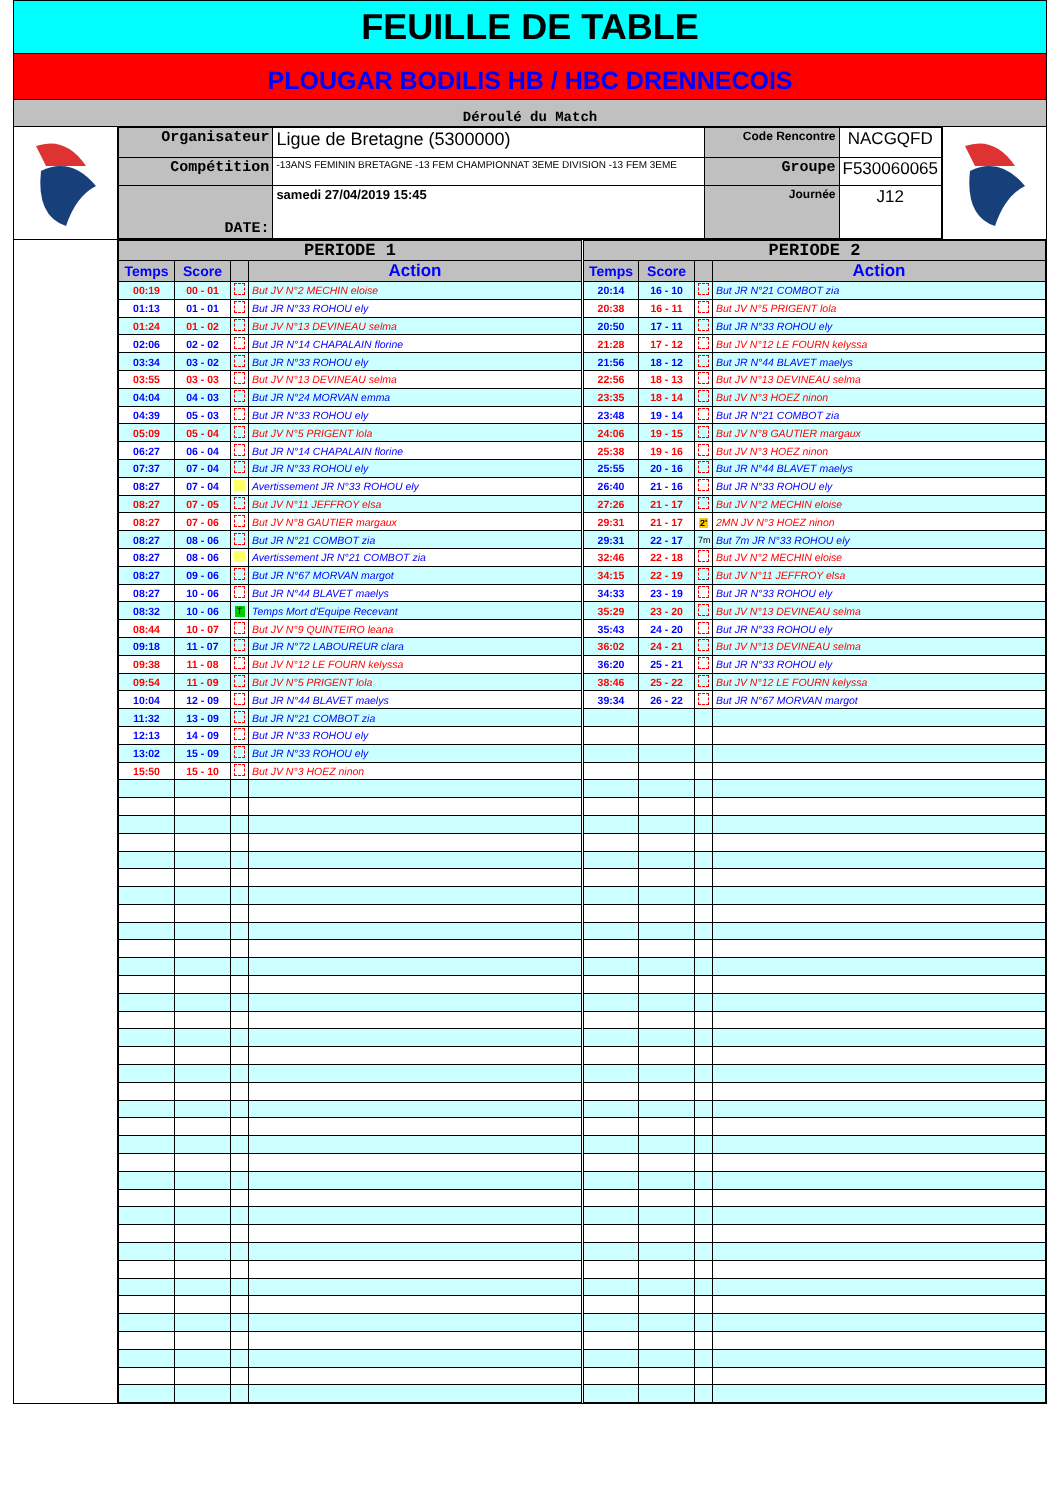FEUILLE DE TABLE
PLOUGAR BODILIS HB / HBC DRENNECOIS
Déroulé du Match
| Organisateur | Ligue de Bretagne (5300000) | Code Rencontre | NACGQFD |
| Compétition | -13ANS FEMININ BRETAGNE -13 FEM CHAMPIONNAT 3EME DIVISION -13 FEM 3EME | Groupe | F530060065 |
| DATE: | samedi 27/04/2019 15:45 | Journée | J12 |
| PERIODE 1 | | | | PERIODE 2 | | | |
| --- | --- | --- | --- | --- | --- | --- | --- |
| Temps | Score | | Action | Temps | Score | | Action |
| 00:19 | 00 - 01 | | But JV N°2 MECHIN eloise | 20:14 | 16 - 10 | | But JR N°21 COMBOT zia |
| 01:13 | 01 - 01 | | But JR N°33 ROHOU ely | 20:38 | 16 - 11 | | But JV N°5 PRIGENT lola |
| 01:24 | 01 - 02 | | But JV N°13 DEVINEAU selma | 20:50 | 17 - 11 | | But JR N°33 ROHOU ely |
| 02:06 | 02 - 02 | | But JR N°14 CHAPALAIN florine | 21:28 | 17 - 12 | | But JV N°12 LE FOURN kelyssa |
| 03:34 | 03 - 02 | | But JR N°33 ROHOU ely | 21:56 | 18 - 12 | | But JR N°44 BLAVET maelys |
| 03:55 | 03 - 03 | | But JV N°13 DEVINEAU selma | 22:56 | 18 - 13 | | But JV N°13 DEVINEAU selma |
| 04:04 | 04 - 03 | | But JR N°24 MORVAN emma | 23:35 | 18 - 14 | | But JV N°3 HOEZ ninon |
| 04:39 | 05 - 03 | | But JR N°33 ROHOU ely | 23:48 | 19 - 14 | | But JR N°21 COMBOT zia |
| 05:09 | 05 - 04 | | But JV N°5 PRIGENT lola | 24:06 | 19 - 15 | | But JV N°8 GAUTIER margaux |
| 06:27 | 06 - 04 | | But JR N°14 CHAPALAIN florine | 25:38 | 19 - 16 | | But JV N°3 HOEZ ninon |
| 07:37 | 07 - 04 | | But JR N°33 ROHOU ely | 25:55 | 20 - 16 | | But JR N°44 BLAVET maelys |
| 08:27 | 07 - 04 | | Avertissement JR N°33 ROHOU ely | 26:40 | 21 - 16 | | But JR N°33 ROHOU ely |
| 08:27 | 07 - 05 | | But JV N°11 JEFFROY elsa | 27:26 | 21 - 17 | | But JV N°2 MECHIN eloise |
| 08:27 | 07 - 06 | | But JV N°8 GAUTIER margaux | 29:31 | 21 - 17 | 2' | 2MN JV N°3 HOEZ ninon |
| 08:27 | 08 - 06 | | But JR N°21 COMBOT zia | 29:31 | 22 - 17 | 7m | But 7m JR N°33 ROHOU ely |
| 08:27 | 08 - 06 | | Avertissement JR N°21 COMBOT zia | 32:46 | 22 - 18 | | But JV N°2 MECHIN eloise |
| 08:27 | 09 - 06 | | But JR N°67 MORVAN margot | 34:15 | 22 - 19 | | But JV N°11 JEFFROY elsa |
| 08:27 | 10 - 06 | | But JR N°44 BLAVET maelys | 34:33 | 23 - 19 | | But JR N°33 ROHOU ely |
| 08:32 | 10 - 06 | T | Temps Mort d'Equipe Recevant | 35:29 | 23 - 20 | | But JV N°13 DEVINEAU selma |
| 08:44 | 10 - 07 | | But JV N°9 QUINTEIRO leana | 35:43 | 24 - 20 | | But JR N°33 ROHOU ely |
| 09:18 | 11 - 07 | | But JR N°72 LABOUREUR clara | 36:02 | 24 - 21 | | But JV N°13 DEVINEAU selma |
| 09:38 | 11 - 08 | | But JV N°12 LE FOURN kelyssa | 36:20 | 25 - 21 | | But JR N°33 ROHOU ely |
| 09:54 | 11 - 09 | | But JV N°5 PRIGENT lola | 38:46 | 25 - 22 | | But JV N°12 LE FOURN kelyssa |
| 10:04 | 12 - 09 | | But JR N°44 BLAVET maelys | 39:34 | 26 - 22 | | But JR N°67 MORVAN margot |
| 11:32 | 13 - 09 | | But JR N°21 COMBOT zia | | | | |
| 12:13 | 14 - 09 | | But JR N°33 ROHOU ely | | | | |
| 13:02 | 15 - 09 | | But JR N°33 ROHOU ely | | | | |
| 15:50 | 15 - 10 | | But JV N°3 HOEZ ninon | | | | |